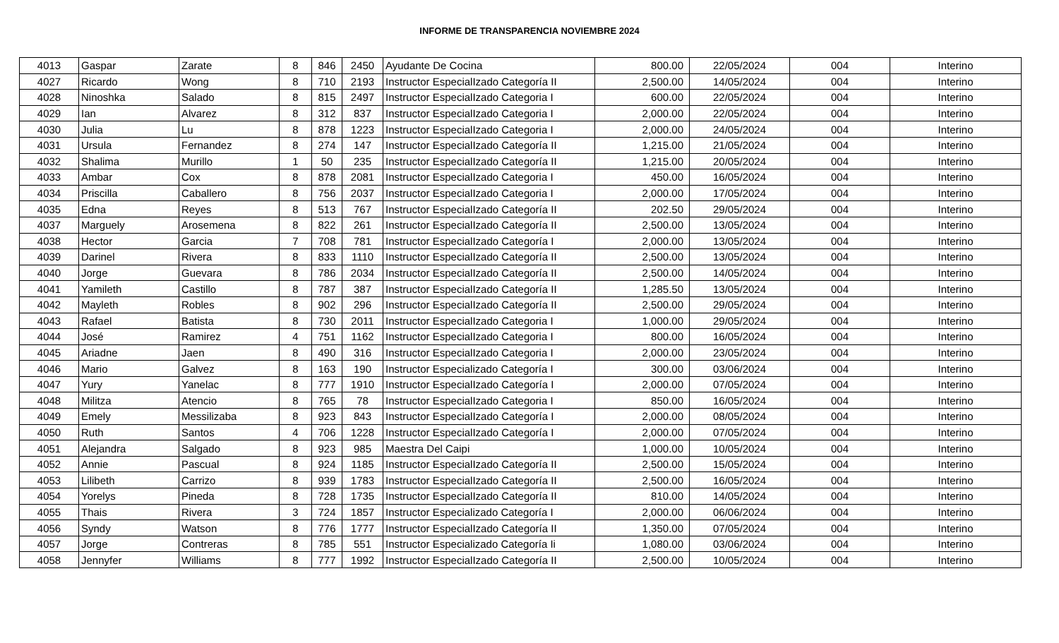INFORME DE TRANSPARENCIA NOVIEMBRE 2024
| 4013 | Gaspar | Zarate | 8 | 846 | 2450 | Ayudante De Cocina | 800.00 | 22/05/2024 | 004 | Interino |
| 4027 | Ricardo | Wong | 8 | 710 | 2193 | Instructor EspecialIzado Categoría II | 2,500.00 | 14/05/2024 | 004 | Interino |
| 4028 | Ninoshka | Salado | 8 | 815 | 2497 | Instructor EspecialIzado Categoria I | 600.00 | 22/05/2024 | 004 | Interino |
| 4029 | Ian | Alvarez | 8 | 312 | 837 | Instructor EspecialIzado Categoria I | 2,000.00 | 22/05/2024 | 004 | Interino |
| 4030 | Julia | Lu | 8 | 878 | 1223 | Instructor EspecialIzado Categoria I | 2,000.00 | 24/05/2024 | 004 | Interino |
| 4031 | Ursula | Fernandez | 8 | 274 | 147 | Instructor EspecialIzado Categoría II | 1,215.00 | 21/05/2024 | 004 | Interino |
| 4032 | Shalima | Murillo | 1 | 50 | 235 | Instructor EspecialIzado Categoría II | 1,215.00 | 20/05/2024 | 004 | Interino |
| 4033 | Ambar | Cox | 8 | 878 | 2081 | Instructor EspecialIzado Categoria I | 450.00 | 16/05/2024 | 004 | Interino |
| 4034 | Priscilla | Caballero | 8 | 756 | 2037 | Instructor EspecialIzado Categoria I | 2,000.00 | 17/05/2024 | 004 | Interino |
| 4035 | Edna | Reyes | 8 | 513 | 767 | Instructor EspecialIzado Categoría II | 202.50 | 29/05/2024 | 004 | Interino |
| 4037 | Marguely | Arosemena | 8 | 822 | 261 | Instructor EspecialIzado Categoría II | 2,500.00 | 13/05/2024 | 004 | Interino |
| 4038 | Hector | Garcia | 7 | 708 | 781 | Instructor EspecialIzado Categoría I | 2,000.00 | 13/05/2024 | 004 | Interino |
| 4039 | Darinel | Rivera | 8 | 833 | 1110 | Instructor EspecialIzado Categoría II | 2,500.00 | 13/05/2024 | 004 | Interino |
| 4040 | Jorge | Guevara | 8 | 786 | 2034 | Instructor EspecialIzado Categoría II | 2,500.00 | 14/05/2024 | 004 | Interino |
| 4041 | Yamileth | Castillo | 8 | 787 | 387 | Instructor EspecialIzado Categoría II | 1,285.50 | 13/05/2024 | 004 | Interino |
| 4042 | Mayleth | Robles | 8 | 902 | 296 | Instructor EspecialIzado Categoría II | 2,500.00 | 29/05/2024 | 004 | Interino |
| 4043 | Rafael | Batista | 8 | 730 | 2011 | Instructor EspecialIzado Categoria I | 1,000.00 | 29/05/2024 | 004 | Interino |
| 4044 | José | Ramirez | 4 | 751 | 1162 | Instructor EspecialIzado Categoria I | 800.00 | 16/05/2024 | 004 | Interino |
| 4045 | Ariadne | Jaen | 8 | 490 | 316 | Instructor EspecialIzado Categoria I | 2,000.00 | 23/05/2024 | 004 | Interino |
| 4046 | Mario | Galvez | 8 | 163 | 190 | Instructor Especializado Categoría I | 300.00 | 03/06/2024 | 004 | Interino |
| 4047 | Yury | Yanelac | 8 | 777 | 1910 | Instructor EspecialIzado Categoría I | 2,000.00 | 07/05/2024 | 004 | Interino |
| 4048 | Militza | Atencio | 8 | 765 | 78 | Instructor EspecialIzado Categoria I | 850.00 | 16/05/2024 | 004 | Interino |
| 4049 | Emely | Messilizaba | 8 | 923 | 843 | Instructor EspecialIzado Categoría I | 2,000.00 | 08/05/2024 | 004 | Interino |
| 4050 | Ruth | Santos | 4 | 706 | 1228 | Instructor EspecialIzado Categoría I | 2,000.00 | 07/05/2024 | 004 | Interino |
| 4051 | Alejandra | Salgado | 8 | 923 | 985 | Maestra Del Caipi | 1,000.00 | 10/05/2024 | 004 | Interino |
| 4052 | Annie | Pascual | 8 | 924 | 1185 | Instructor EspecialIzado Categoría II | 2,500.00 | 15/05/2024 | 004 | Interino |
| 4053 | Lilibeth | Carrizo | 8 | 939 | 1783 | Instructor EspecialIzado Categoría II | 2,500.00 | 16/05/2024 | 004 | Interino |
| 4054 | Yorelys | Pineda | 8 | 728 | 1735 | Instructor EspecialIzado Categoría II | 810.00 | 14/05/2024 | 004 | Interino |
| 4055 | Thais | Rivera | 3 | 724 | 1857 | Instructor Especializado Categoría I | 2,000.00 | 06/06/2024 | 004 | Interino |
| 4056 | Syndy | Watson | 8 | 776 | 1777 | Instructor EspecialIzado Categoría II | 1,350.00 | 07/05/2024 | 004 | Interino |
| 4057 | Jorge | Contreras | 8 | 785 | 551 | Instructor Especializado Categoría Ii | 1,080.00 | 03/06/2024 | 004 | Interino |
| 4058 | Jennyfer | Williams | 8 | 777 | 1992 | Instructor EspecialIzado Categoría II | 2,500.00 | 10/05/2024 | 004 | Interino |